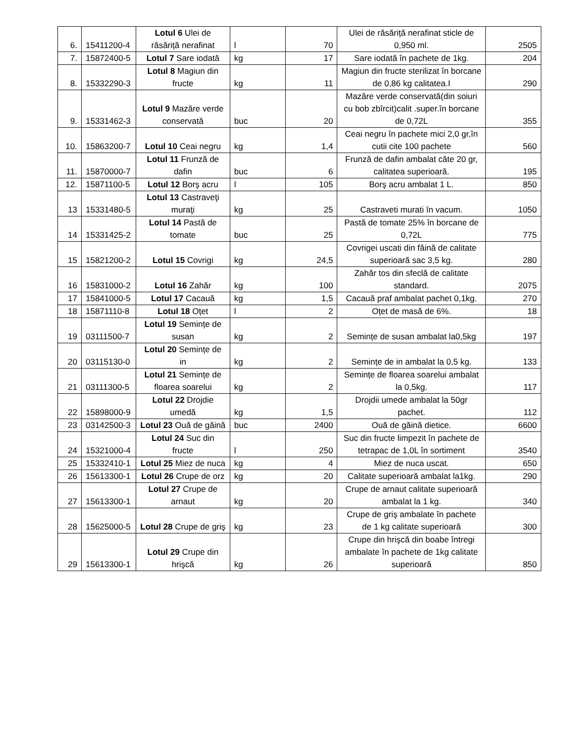| 6. | 15411200-4 | Lotul 6 Ulei de răsăriță nerafinat | l | 70 | Ulei de răsăriță nerafinat sticle de 0,950 ml. | 2505 |
| 7. | 15872400-5 | Lotul 7 Sare iodată | kg | 17 | Sare iodată în pachete de 1kg. | 204 |
| 8. | 15332290-3 | Lotul 8 Magiun din fructe | kg | 11 | Magiun din fructe sterilizat în borcane de 0,86 kg calitatea.I | 290 |
| 9. | 15331462-3 | Lotul 9 Mazăre verde conservată | buc | 20 | Mazăre verde conservată(din soiuri cu bob zbîrcit)calit .super.în borcane de 0,72L | 355 |
| 10. | 15863200-7 | Lotul 10 Ceai negru | kg | 1,4 | Ceai negru în pachete mici 2,0 gr,în cutii cite 100 pachete | 560 |
| 11. | 15870000-7 | Lotul 11 Frunză de dafin | buc | 6 | Frunză de dafin ambalat câte 20 gr, calitatea superioară. | 195 |
| 12. | 15871100-5 | Lotul 12 Borş acru | l | 105 | Borş acru ambalat 1 L. | 850 |
| 13 | 15331480-5 | Lotul 13 Castraveţi muraţi | kg | 25 | Castraveti murati în vacum. | 1050 |
| 14 | 15331425-2 | Lotul 14 Pastă de tomate | buc | 25 | Pastă de tomate 25% în borcane de 0,72L | 775 |
| 15 | 15821200-2 | Lotul 15 Covrigi | kg | 24,5 | Covrigei uscati din făină de calitate superioară sac 3,5 kg. | 280 |
| 16 | 15831000-2 | Lotul 16 Zahăr | kg | 100 | Zahăr tos din sfeclă de calitate standard. | 2075 |
| 17 | 15841000-5 | Lotul 17 Cacauă | kg | 1,5 | Cacauă praf ambalat pachet 0,1kg. | 270 |
| 18 | 15871110-8 | Lotul 18 Oțet | l | 2 | Oțet de masă de 6%. | 18 |
| 19 | 03111500-7 | Lotul 19 Semințe de susan | kg | 2 | Semințe de susan ambalat la0,5kg | 197 |
| 20 | 03115130-0 | Lotul 20 Semințe de in | kg | 2 | Semințe de in ambalat la 0,5 kg. | 133 |
| 21 | 03111300-5 | Lotul 21 Semințe de floarea soarelui | kg | 2 | Semințe de floarea soarelui ambalat la 0,5kg. | 117 |
| 22 | 15898000-9 | Lotul 22 Drojdie umedă | kg | 1,5 | Drojdii umede ambalat la 50gr pachet. | 112 |
| 23 | 03142500-3 | Lotul 23 Ouă de găină | buc | 2400 | Ouă de găină dietice. | 6600 |
| 24 | 15321000-4 | Lotul 24 Suc din fructe | l | 250 | Suc din fructe limpezit în pachete de tetrapac de 1,0L în sortiment | 3540 |
| 25 | 15332410-1 | Lotul 25 Miez de nuca | kg | 4 | Miez de nuca uscat. | 650 |
| 26 | 15613300-1 | Lotul 26 Crupe de orz | kg | 20 | Calitate superioară ambalat la1kg. | 290 |
| 27 | 15613300-1 | Lotul 27 Crupe de arnaut | kg | 20 | Crupe de arnaut calitate superioară ambalat la 1 kg. | 340 |
| 28 | 15625000-5 | Lotul 28 Crupe de griş | kg | 23 | Crupe de griş ambalate în pachete de 1 kg calitate superioară | 300 |
| 29 | 15613300-1 | Lotul 29 Crupe din hrişcă | kg | 26 | Crupe din hrişcă din boabe întregi ambalate în pachete de 1kg calitate superioară | 850 |